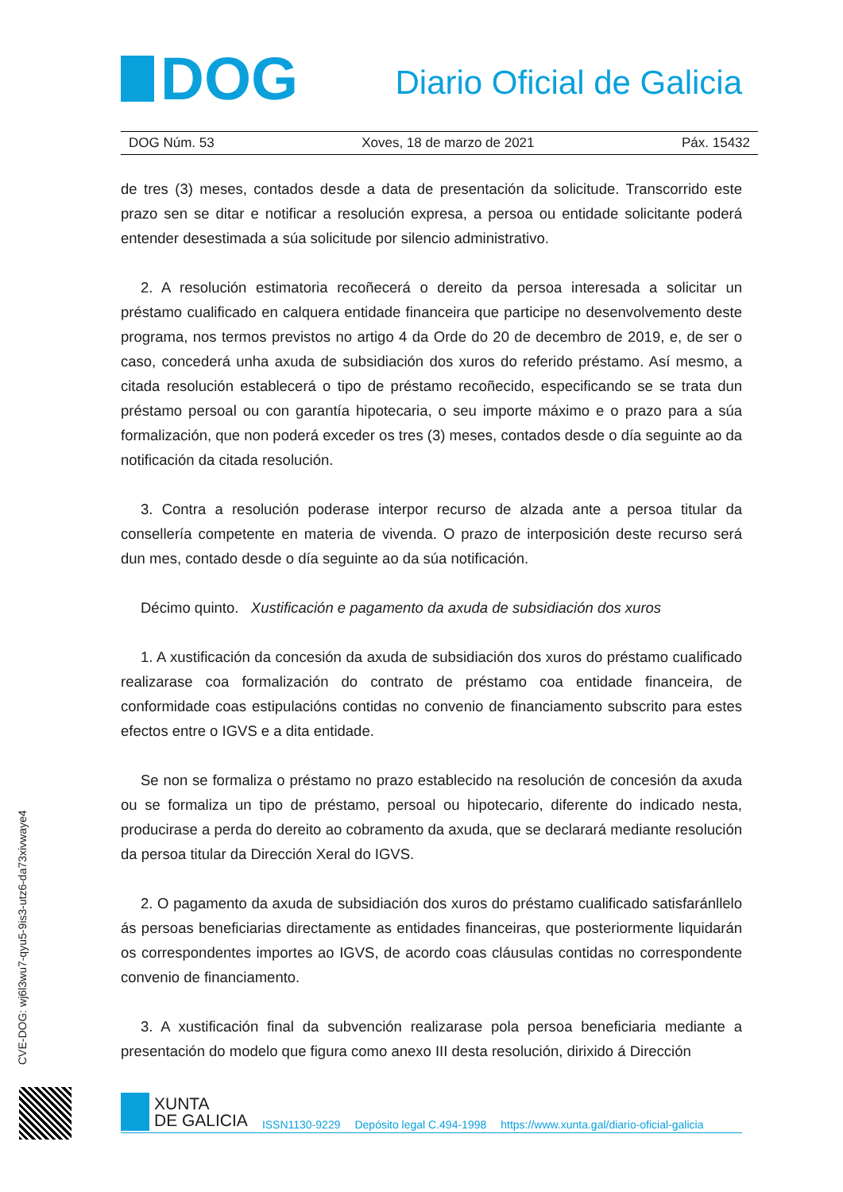DOG
Diario Oficial de Galicia
DOG Núm. 53 Xoves, 18 de marzo de 2021 Páx. 15432
de tres (3) meses, contados desde a data de presentación da solicitude. Transcorrido este prazo sen se ditar e notificar a resolución expresa, a persoa ou entidade solicitante poderá entender desestimada a súa solicitude por silencio administrativo.
2. A resolución estimatoria recoñecerá o dereito da persoa interesada a solicitar un préstamo cualificado en calquera entidade financeira que participe no desenvolvemento deste programa, nos termos previstos no artigo 4 da Orde do 20 de decembro de 2019, e, de ser o caso, concederá unha axuda de subsidiación dos xuros do referido préstamo. Así mesmo, a citada resolución establecerá o tipo de préstamo recoñecido, especificando se se trata dun préstamo persoal ou con garantía hipotecaria, o seu importe máximo e o prazo para a súa formalización, que non poderá exceder os tres (3) meses, contados desde o día seguinte ao da notificación da citada resolución.
3. Contra a resolución poderase interpor recurso de alzada ante a persoa titular da consellería competente en materia de vivenda. O prazo de interposición deste recurso será dun mes, contado desde o día seguinte ao da súa notificación.
Décimo quinto. Xustificación e pagamento da axuda de subsidiación dos xuros
1. A xustificación da concesión da axuda de subsidiación dos xuros do préstamo cualificado realizarase coa formalización do contrato de préstamo coa entidade financeira, de conformidade coas estipulacións contidas no convenio de financiamento subscrito para estes efectos entre o IGVS e a dita entidade.
Se non se formaliza o préstamo no prazo establecido na resolución de concesión da axuda ou se formaliza un tipo de préstamo, persoal ou hipotecario, diferente do indicado nesta, producirase a perda do dereito ao cobramento da axuda, que se declarará mediante resolución da persoa titular da Dirección Xeral do IGVS.
2. O pagamento da axuda de subsidiación dos xuros do préstamo cualificado satisfaránllelo ás persoas beneficiarias directamente as entidades financeiras, que posteriormente liquidarán os correspondentes importes ao IGVS, de acordo coas cláusulas contidas no correspondente convenio de financiamento.
3. A xustificación final da subvención realizarase pola persoa beneficiaria mediante a presentación do modelo que figura como anexo III desta resolución, dirixido á Dirección
CVE-DOG: wj6l3wu7-qyu5-9is3-utz6-da73xivwaye4
XUNTA
DE GALICIA
ISSN1130-9229 Depósito legal C.494-1998 https://www.xunta.gal/diario-oficial-galicia